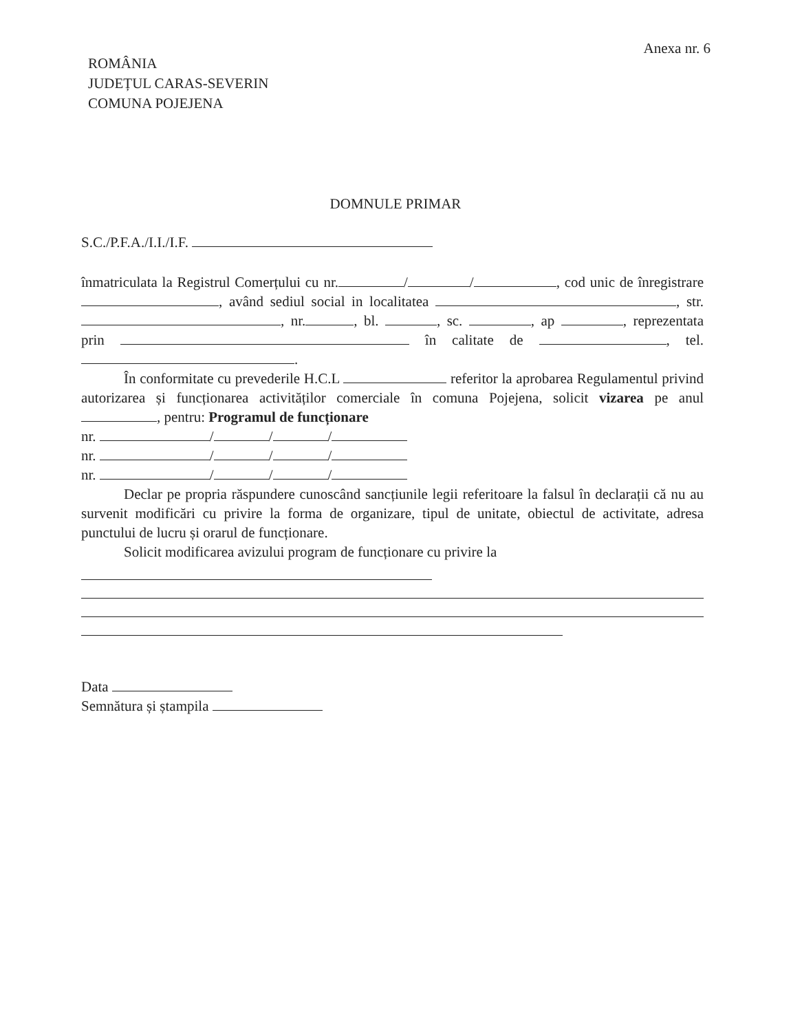Anexa nr. 6
ROMÂNIA
JUDEȚUL CARAS-SEVERIN
COMUNA POJEJENA
DOMNULE PRIMAR
S.C./P.F.A./I.I./I.F.
înmatriculata la Registrul Comerțului cu nr. / / , cod unic de înregistrare , având sediul social in localitatea , str. , nr. , bl. , sc. , ap , reprezentata prin în calitate de , tel. .
În conformitate cu prevederile H.C.L referitor la aprobarea Regulamentul privind autorizarea și funcționarea activităților comerciale în comuna Pojejena, solicit vizarea pe anul , pentru: Programul de funcționare
nr. / / /
nr. / / /
nr. / / /
Declar pe propria răspundere cunoscând sancțiunile legii referitoare la falsul în declarații că nu au survenit modificări cu privire la forma de organizare, tipul de unitate, obiectul de activitate, adresa punctului de lucru și orarul de funcționare.
Solicit modificarea avizului program de funcționare cu privire la
Data
Semnătura și ștampila